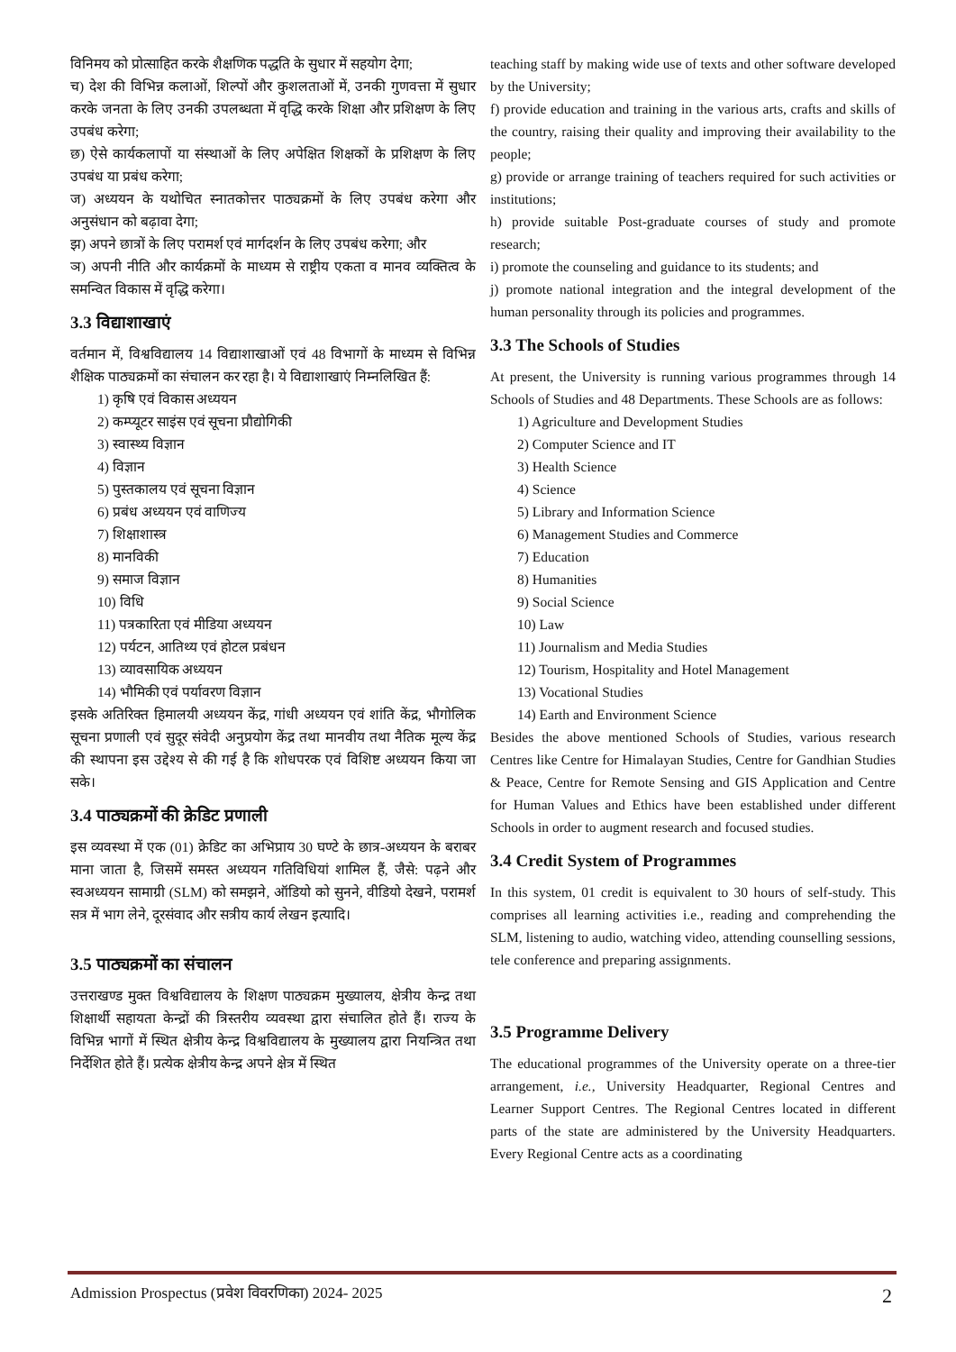विनिमय को प्रोत्साहित करके शैक्षणिक पद्धति के सुधार में सहयोग देगा;
च) देश की विभिन्न कलाओं, शिल्पों और कुशलताओं में, उनकी गुणवत्ता में सुधार करके जनता के लिए उनकी उपलब्धता में वृद्धि करके शिक्षा और प्रशिक्षण के लिए उपबंध करेगा;
छ) ऐसे कार्यकलापों या संस्थाओं के लिए अपेक्षित शिक्षकों के प्रशिक्षण के लिए उपबंध या प्रबंध करेगा;
ज) अध्ययन के यथोचित स्नातकोत्तर पाठ्यक्रमों के लिए उपबंध करेगा और अनुसंधान को बढ़ावा देगा;
झ) अपने छात्रों के लिए परामर्श एवं मार्गदर्शन के लिए उपबंध करेगा; और
ञ) अपनी नीति और कार्यक्रमों के माध्यम से राष्ट्रीय एकता व मानव व्यक्तित्व के समन्वित विकास में वृद्धि करेगा।
3.3 विद्याशाखाएं
वर्तमान में, विश्वविद्यालय 14 विद्याशाखाओं एवं 48 विभागों के माध्यम से विभिन्न शैक्षिक पाठ्यक्रमों का संचालन कर रहा है। ये विद्याशाखाएं निम्नलिखित हैं:
1) कृषि एवं विकास अध्ययन
2) कम्प्यूटर साइंस एवं सूचना प्रौद्योगिकी
3) स्वास्थ्य विज्ञान
4) विज्ञान
5) पुस्तकालय एवं सूचना विज्ञान
6) प्रबंध अध्ययन एवं वाणिज्य
7) शिक्षाशास्त्र
8) मानविकी
9) समाज विज्ञान
10) विधि
11) पत्रकारिता एवं मीडिया अध्ययन
12) पर्यटन, आतिथ्य एवं होटल प्रबंधन
13) व्यावसायिक अध्ययन
14) भौमिकी एवं पर्यावरण विज्ञान
इसके अतिरिक्त हिमालयी अध्ययन केंद्र, गांधी अध्ययन एवं शांति केंद्र, भौगोलिक सूचना प्रणाली एवं सुदूर संवेदी अनुप्रयोग केंद्र तथा मानवीय तथा नैतिक मूल्य केंद्र की स्थापना इस उद्देश्य से की गई है कि शोधपरक एवं विशिष्ट अध्ययन किया जा सके।
3.4 पाठ्यक्रमों की क्रेडिट प्रणाली
इस व्यवस्था में एक (01) क्रेडिट का अभिप्राय 30 घण्टे के छात्र-अध्ययन के बराबर माना जाता है, जिसमें समस्त अध्ययन गतिविधियां शामिल हैं, जैसे: पढ़ने और स्वअध्ययन सामाग्री (SLM) को समझने, ऑडियो को सुनने, वीडियो देखने, परामर्श सत्र में भाग लेने, दूरसंवाद और सत्रीय कार्य लेखन इत्यादि।
3.5 पाठ्यक्रमों का संचालन
उत्तराखण्ड मुक्त विश्वविद्यालय के शिक्षण पाठ्यक्रम मुख्यालय, क्षेत्रीय केन्द्र तथा शिक्षार्थी सहायता केन्द्रों की त्रिस्तरीय व्यवस्था द्वारा संचालित होते हैं। राज्य के विभिन्न भागों में स्थित क्षेत्रीय केन्द्र विश्वविद्यालय के मुख्यालय द्वारा नियन्त्रित तथा निर्देशित होते हैं। प्रत्येक क्षेत्रीय केन्द्र अपने क्षेत्र में स्थित
teaching staff by making wide use of texts and other software developed by the University;
f) provide education and training in the various arts, crafts and skills of the country, raising their quality and improving their availability to the people;
g) provide or arrange training of teachers required for such activities or institutions;
h) provide suitable Post-graduate courses of study and promote research;
i) promote the counseling and guidance to its students; and
j) promote national integration and the integral development of the human personality through its policies and programmes.
3.3 The Schools of Studies
At present, the University is running various programmes through 14 Schools of Studies and 48 Departments. These Schools are as follows:
1) Agriculture and Development Studies
2) Computer Science and IT
3) Health Science
4) Science
5) Library and Information Science
6) Management Studies and Commerce
7) Education
8) Humanities
9) Social Science
10) Law
11) Journalism and Media Studies
12) Tourism, Hospitality and Hotel Management
13) Vocational Studies
14) Earth and Environment Science
Besides the above mentioned Schools of Studies, various research Centres like Centre for Himalayan Studies, Centre for Gandhian Studies & Peace, Centre for Remote Sensing and GIS Application and Centre for Human Values and Ethics have been established under different Schools in order to augment research and focused studies.
3.4 Credit System of Programmes
In this system, 01 credit is equivalent to 30 hours of self-study. This comprises all learning activities i.e., reading and comprehending the SLM, listening to audio, watching video, attending counselling sessions, tele conference and preparing assignments.
3.5 Programme Delivery
The educational programmes of the University operate on a three-tier arrangement, i.e., University Headquarter, Regional Centres and Learner Support Centres. The Regional Centres located in different parts of the state are administered by the University Headquarters. Every Regional Centre acts as a coordinating
Admission Prospectus (प्रवेश विवरणिका) 2024- 2025 2